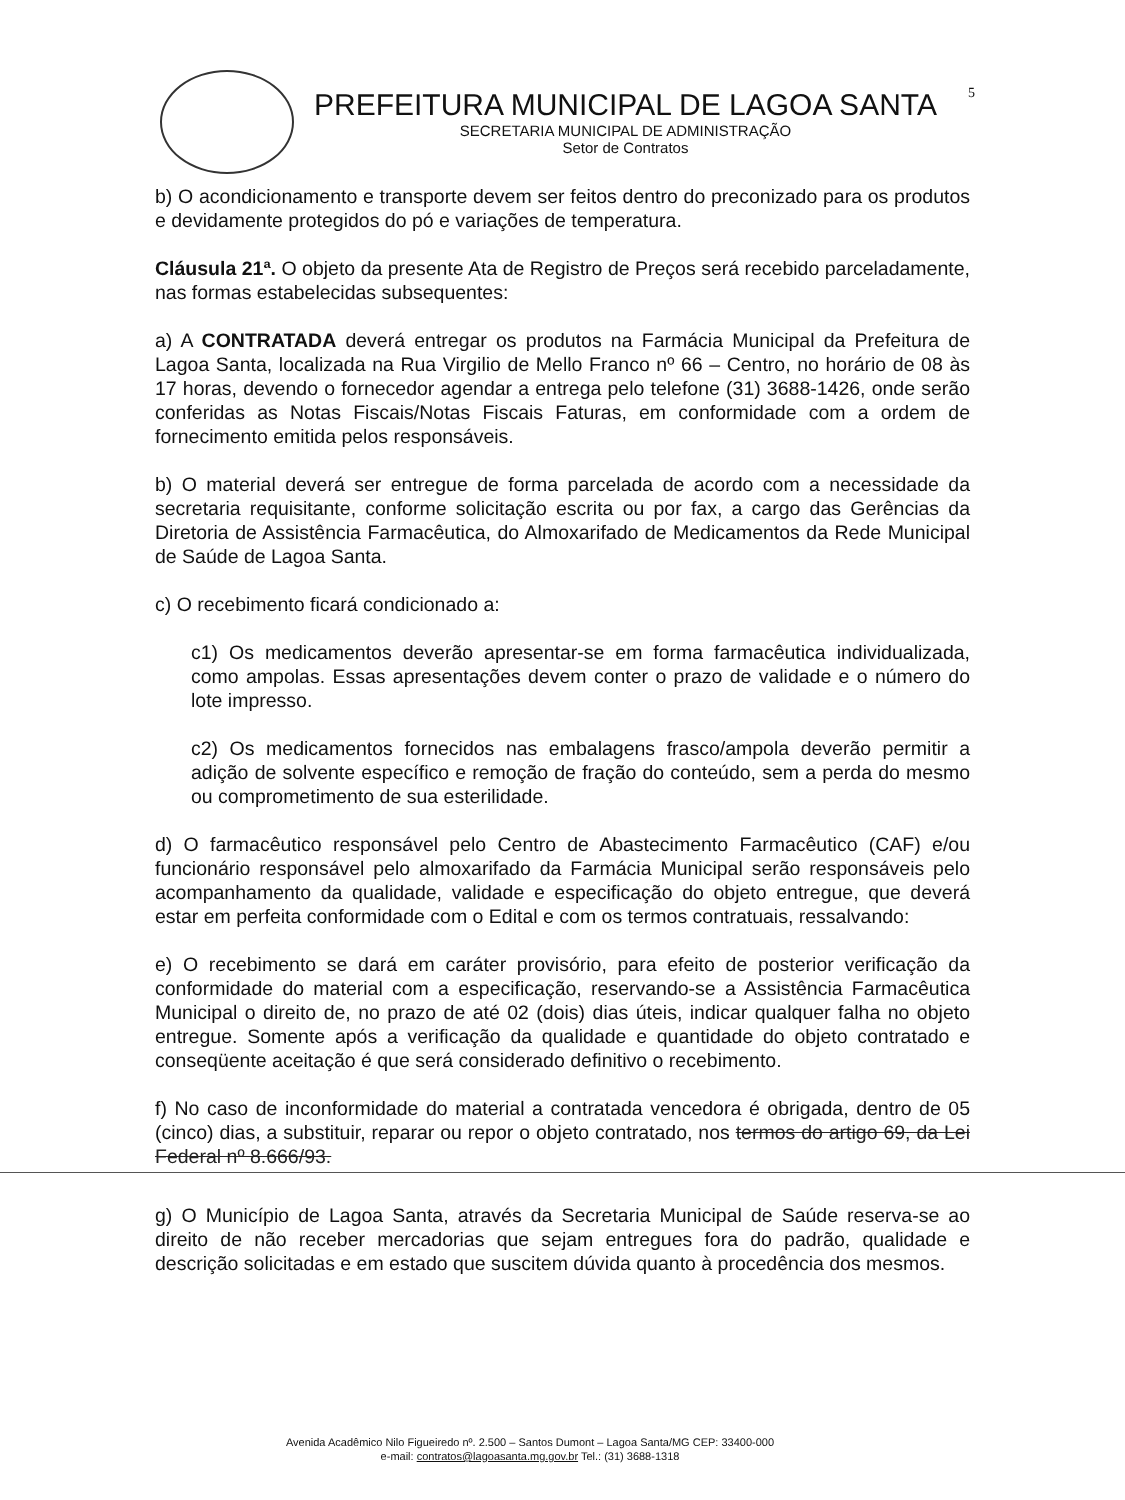5
PREFEITURA MUNICIPAL DE LAGOA SANTA
SECRETARIA MUNICIPAL DE ADMINISTRAÇÃO
Setor de Contratos
b) O acondicionamento e transporte devem ser feitos dentro do preconizado para os produtos e devidamente protegidos do pó e variações de temperatura.
Cláusula 21ª. O objeto da presente Ata de Registro de Preços será recebido parceladamente, nas formas estabelecidas subsequentes:
a) A CONTRATADA deverá entregar os produtos na Farmácia Municipal da Prefeitura de Lagoa Santa, localizada na Rua Virgilio de Mello Franco nº 66 – Centro, no horário de 08 às 17 horas, devendo o fornecedor agendar a entrega pelo telefone (31) 3688-1426, onde serão conferidas as Notas Fiscais/Notas Fiscais Faturas, em conformidade com a ordem de fornecimento emitida pelos responsáveis.
b) O material deverá ser entregue de forma parcelada de acordo com a necessidade da secretaria requisitante, conforme solicitação escrita ou por fax, a cargo das Gerências da Diretoria de Assistência Farmacêutica, do Almoxarifado de Medicamentos da Rede Municipal de Saúde de Lagoa Santa.
c) O recebimento ficará condicionado a:
c1) Os medicamentos deverão apresentar-se em forma farmacêutica individualizada, como ampolas. Essas apresentações devem conter o prazo de validade e o número do lote impresso.
c2) Os medicamentos fornecidos nas embalagens frasco/ampola deverão permitir a adição de solvente específico e remoção de fração do conteúdo, sem a perda do mesmo ou comprometimento de sua esterilidade.
d) O farmacêutico responsável pelo Centro de Abastecimento Farmacêutico (CAF) e/ou funcionário responsável pelo almoxarifado da Farmácia Municipal serão responsáveis pelo acompanhamento da qualidade, validade e especificação do objeto entregue, que deverá estar em perfeita conformidade com o Edital e com os termos contratuais, ressalvando:
e) O recebimento se dará em caráter provisório, para efeito de posterior verificação da conformidade do material com a especificação, reservando-se a Assistência Farmacêutica Municipal o direito de, no prazo de até 02 (dois) dias úteis, indicar qualquer falha no objeto entregue. Somente após a verificação da qualidade e quantidade do objeto contratado e conseqüente aceitação é que será considerado definitivo o recebimento.
f) No caso de inconformidade do material a contratada vencedora é obrigada, dentro de 05 (cinco) dias, a substituir, reparar ou repor o objeto contratado, nos termos do artigo 69, da Lei Federal nº 8.666/93.
g) O Município de Lagoa Santa, através da Secretaria Municipal de Saúde reserva-se ao direito de não receber mercadorias que sejam entregues fora do padrão, qualidade e descrição solicitadas e em estado que suscitem dúvida quanto à procedência dos mesmos.
Avenida Acadêmico Nilo Figueiredo nº. 2.500 – Santos Dumont – Lagoa Santa/MG CEP: 33400-000
e-mail: contratos@lagoasanta.mg.gov.br Tel.: (31) 3688-1318